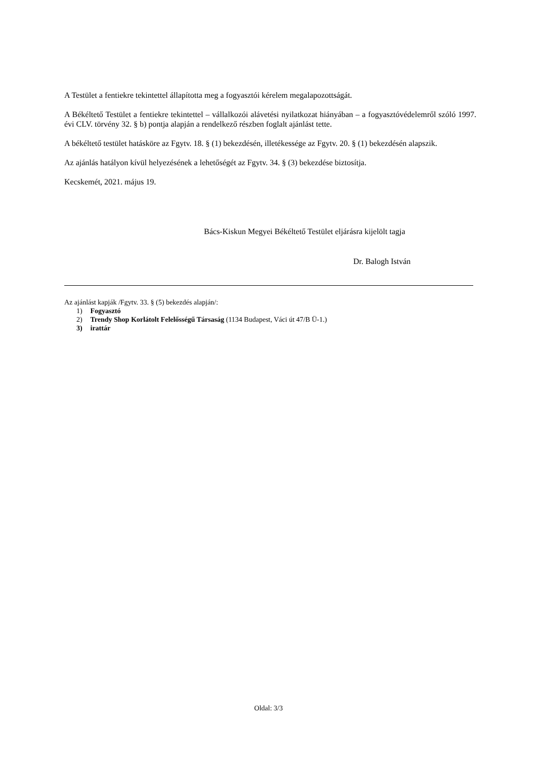A Testület a fentiekre tekintettel állapította meg a fogyasztói kérelem megalapozottságát.
A Békéltető Testület a fentiekre tekintettel – vállalkozói alávetési nyilatkozat hiányában – a fogyasztóvédelemről szóló 1997. évi CLV. törvény 32. § b) pontja alapján a rendelkező részben foglalt ajánlást tette.
A békéltető testület hatásköre az Fgytv. 18. § (1) bekezdésén, illetékessége az Fgytv. 20. § (1) bekezdésén alapszik.
Az ajánlás hatályon kívül helyezésének a lehetőségét az Fgytv. 34. § (3) bekezdése biztosítja.
Kecskemét, 2021. május 19.
Bács-Kiskun Megyei Békéltető Testület eljárásra kijelölt tagja
Dr. Balogh István
Az ajánlást kapják /Fgytv. 33. § (5) bekezdés alapján/:
1) Fogyasztó
2) Trendy Shop Korlátolt Felelősségű Társaság (1134 Budapest, Váci út 47/B Ü-1.)
3) irattár
Oldal: 3/3